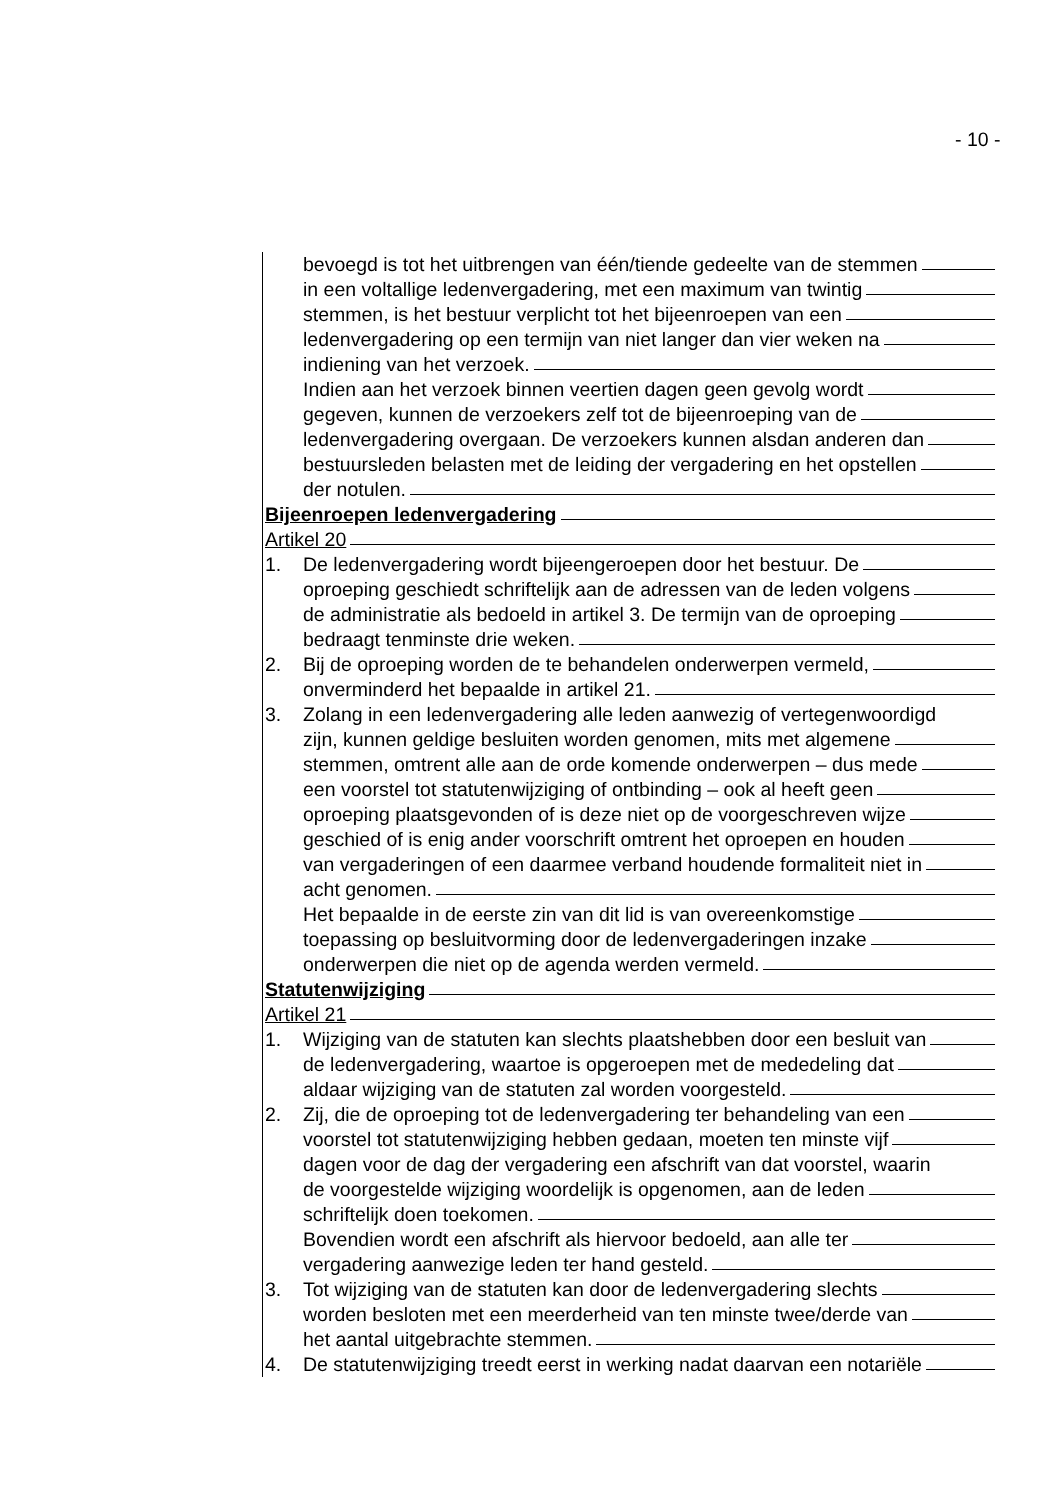- 10 -
bevoegd is tot het uitbrengen van één/tiende gedeelte van de stemmen
in een voltallige ledenvergadering, met een maximum van twintig
stemmen, is het bestuur verplicht tot het bijeenroepen van een
ledenvergadering op een termijn van niet langer dan vier weken na
indiening van het verzoek.
Indien aan het verzoek binnen veertien dagen geen gevolg wordt
gegeven, kunnen de verzoekers zelf tot de bijeenroeping van de
ledenvergadering overgaan. De verzoekers kunnen alsdan anderen dan
bestuursleden belasten met de leiding der vergadering en het opstellen
der notulen.
Bijeenroepen ledenvergadering
Artikel 20
1. De ledenvergadering wordt bijeengeroepen door het bestuur. De
oproeping geschiedt schriftelijk aan de adressen van de leden volgens
de administratie als bedoeld in artikel 3. De termijn van de oproeping
bedraagt tenminste drie weken.
2. Bij de oproeping worden de te behandelen onderwerpen vermeld,
onverminderd het bepaalde in artikel 21.
3. Zolang in een ledenvergadering alle leden aanwezig of vertegenwoordigd
zijn, kunnen geldige besluiten worden genomen, mits met algemene
stemmen, omtrent alle aan de orde komende onderwerpen – dus mede
een voorstel tot statutenwijziging of ontbinding – ook al heeft geen
oproeping plaatsgevonden of is deze niet op de voorgeschreven wijze
geschied of is enig ander voorschrift omtrent het oproepen en houden
van vergaderingen of een daarmee verband houdende formaliteit niet in
acht genomen.
Het bepaalde in de eerste zin van dit lid is van overeenkomstige
toepassing op besluitvorming door de ledenvergaderingen inzake
onderwerpen die niet op de agenda werden vermeld.
Statutenwijziging
Artikel 21
1. Wijziging van de statuten kan slechts plaatshebben door een besluit van
de ledenvergadering, waartoe is opgeroepen met de mededeling dat
aldaar wijziging van de statuten zal worden voorgesteld.
2. Zij, die de oproeping tot de ledenvergadering ter behandeling van een
voorstel tot statutenwijziging hebben gedaan, moeten ten minste vijf
dagen voor de dag der vergadering een afschrift van dat voorstel, waarin
de voorgestelde wijziging woordelijk is opgenomen, aan de leden
schriftelijk doen toekomen.
Bovendien wordt een afschrift als hiervoor bedoeld, aan alle ter
vergadering aanwezige leden ter hand gesteld.
3. Tot wijziging van de statuten kan door de ledenvergadering slechts
worden besloten met een meerderheid van ten minste twee/derde van
het aantal uitgebrachte stemmen.
4. De statutenwijziging treedt eerst in werking nadat daarvan een notariële